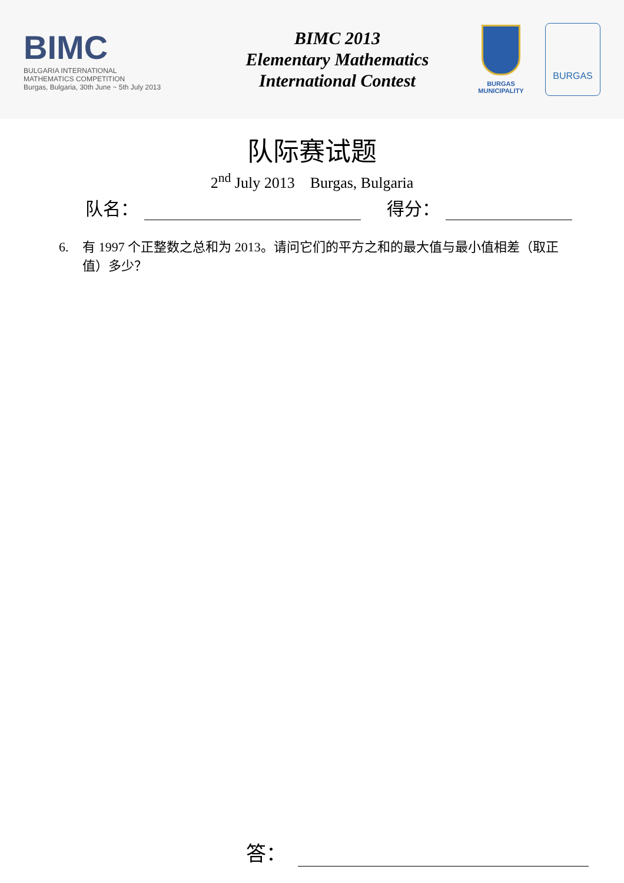BIMC
BULGARIA INTERNATIONAL
MATHEMATICS COMPETITION
Burgas, Bulgaria, 30th June ~ 5th July 2013
BIMC 2013
Elementary Mathematics
International Contest
BURGAS
MUNICIPALITY
BURGAS
队际赛试题
2<sup>nd</sup> July 2013 Burgas, Bulgaria
队名： 得分：
6. 有 1997 个正整数之总和为 2013。请问它们的平方之和的最大值与最小值相差（取正值）多少？
答：